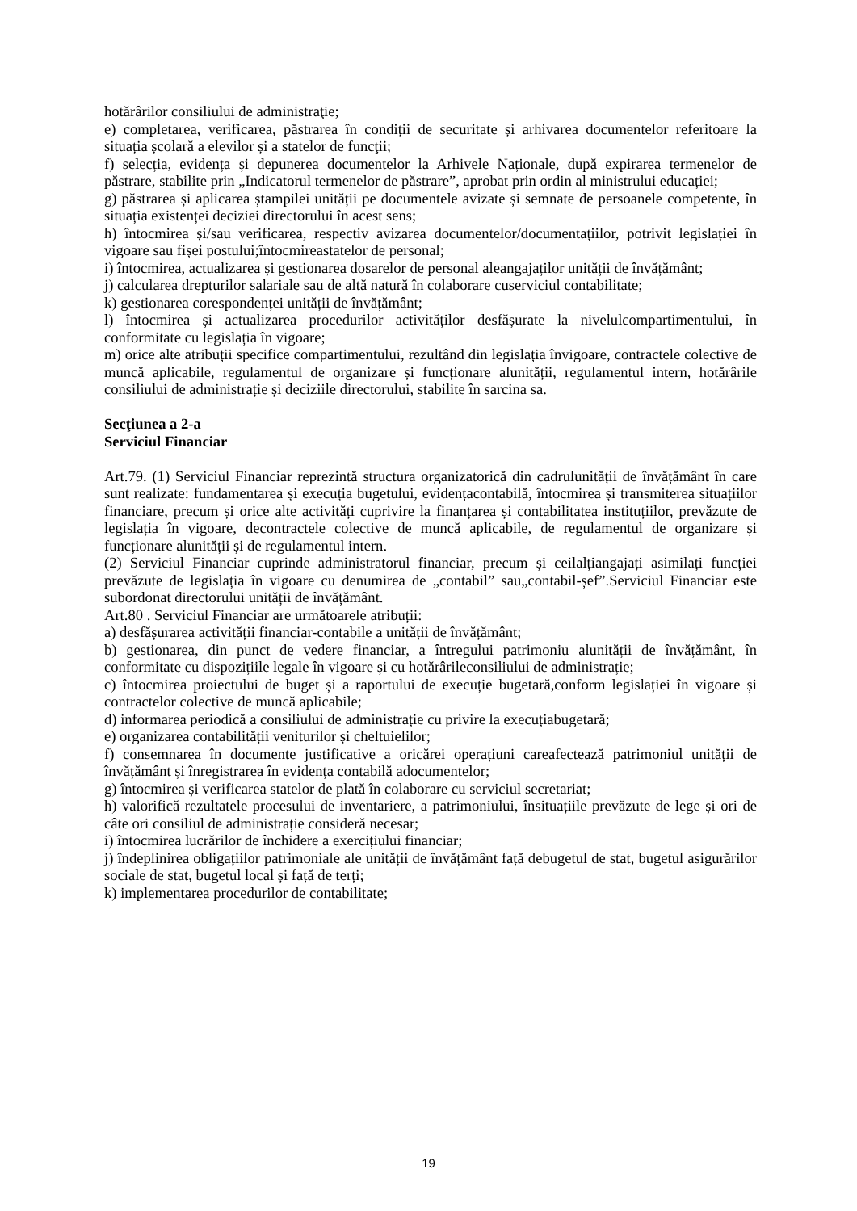hotărârilor consiliului de administraţie;
e) completarea, verificarea, păstrarea în condiții de securitate și arhivarea documentelor referitoare la situația școlară a elevilor și a statelor de funcţii;
f) selecția, evidența și depunerea documentelor la Arhivele Naționale, după expirarea termenelor de păstrare, stabilite prin „Indicatorul termenelor de păstrare”, aprobat prin ordin al ministrului educației;
g) păstrarea și aplicarea ștampilei unității pe documentele avizate și semnate de persoanele competente, în situația existenței deciziei directorului în acest sens;
h) întocmirea și/sau verificarea, respectiv avizarea documentelor/documentațiilor, potrivit legislației în vigoare sau fișei postului;întocmireastatelor de personal;
i) întocmirea, actualizarea și gestionarea dosarelor de personal aleangajaților unității de învățământ;
j) calcularea drepturilor salariale sau de altă natură în colaborare cuserviciul contabilitate;
k) gestionarea corespondenței unității de învățământ;
l) întocmirea și actualizarea procedurilor activităților desfășurate la nivelulcompartimentului, în conformitate cu legislația în vigoare;
m) orice alte atribuții specifice compartimentului, rezultând din legislația învigoare, contractele colective de muncă aplicabile, regulamentul de organizare și funcționare alunității, regulamentul intern, hotărârile consiliului de administrație și deciziile directorului, stabilite în sarcina sa.
Secţiunea a 2-a
Serviciul Financiar
Art.79. (1) Serviciul Financiar reprezintă structura organizatorică din cadrulunității de învățământ în care sunt realizate: fundamentarea și execuția bugetului, evidențacontabilă, întocmirea și transmiterea situațiilor financiare, precum și orice alte activități cuprivire la finanțarea și contabilitatea instituțiilor, prevăzute de legislația în vigoare, decontractele colective de muncă aplicabile, de regulamentul de organizare și funcționare alunității și de regulamentul intern.
(2) Serviciul Financiar cuprinde administratorul financiar, precum și ceilalțiangajați asimilați funcției prevăzute de legislația în vigoare cu denumirea de „contabil” sau„contabil-șef”.Serviciul Financiar este subordonat directorului unității de învățământ.
Art.80 . Serviciul Financiar are următoarele atribuții:
a) desfășurarea activității financiar-contabile a unității de învățământ;
b) gestionarea, din punct de vedere financiar, a întregului patrimoniu alunității de învățământ, în conformitate cu dispozițiile legale în vigoare și cu hotărârileconsiliului de administrație;
c) întocmirea proiectului de buget și a raportului de execuție bugetară,conform legislației în vigoare și contractelor colective de muncă aplicabile;
d) informarea periodică a consiliului de administrație cu privire la execuțiabugetară;
e) organizarea contabilității veniturilor și cheltuielilor;
f) consemnarea în documente justificative a oricărei operațiuni careafectează patrimoniul unității de învățământ și înregistrarea în evidența contabilă adocumentelor;
g) întocmirea și verificarea statelor de plată în colaborare cu serviciul secretariat;
h) valorifică rezultatele procesului de inventariere, a patrimoniului, însituațiile prevăzute de lege și ori de câte ori consiliul de administrație consideră necesar;
i) întocmirea lucrărilor de închidere a exercițiului financiar;
j) îndeplinirea obligațiilor patrimoniale ale unității de învățământ față debugetul de stat, bugetul asigurărilor sociale de stat, bugetul local și față de terți;
k) implementarea procedurilor de contabilitate;
19